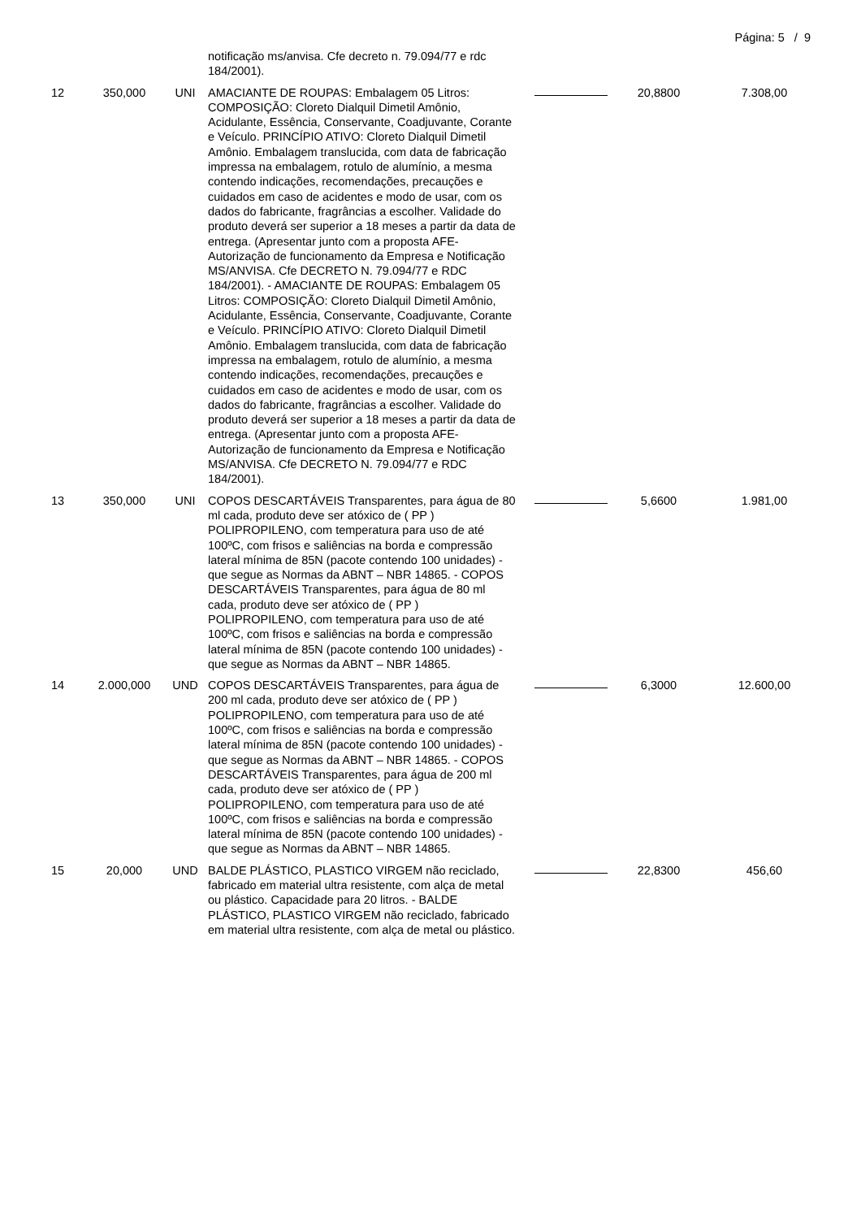Página: 5 / 9
| | | | notificação ms/anvisa. Cfe decreto n. 79.094/77 e rdc 184/2001). | | | |
| 12 | 350,000 | UNI | AMACIANTE DE ROUPAS: Embalagem 05 Litros: COMPOSIÇÃO: Cloreto Dialquil Dimetil Amônio, Acidulante, Essência, Conservante, Coadjuvante, Corante e Veículo. PRINCÍPIO ATIVO: Cloreto Dialquil Dimetil Amônio. Embalagem translucida, com data de fabricação impressa na embalagem, rotulo de alumínio, a mesma contendo indicações, recomendações, precauções e cuidados em caso de acidentes e modo de usar, com os dados do fabricante, fragrâncias a escolher. Validade do produto deverá ser superior a 18 meses a partir da data de entrega. (Apresentar junto com a proposta AFE- Autorização de funcionamento da Empresa e Notificação MS/ANVISA. Cfe DECRETO N. 79.094/77 e RDC 184/2001). - AMACIANTE DE ROUPAS: Embalagem 05 Litros: COMPOSIÇÃO: Cloreto Dialquil Dimetil Amônio, Acidulante, Essência, Conservante, Coadjuvante, Corante e Veículo. PRINCÍPIO ATIVO: Cloreto Dialquil Dimetil Amônio. Embalagem translucida, com data de fabricação impressa na embalagem, rotulo de alumínio, a mesma contendo indicações, recomendações, precauções e cuidados em caso de acidentes e modo de usar, com os dados do fabricante, fragrâncias a escolher. Validade do produto deverá ser superior a 18 meses a partir da data de entrega. (Apresentar junto com a proposta AFE- Autorização de funcionamento da Empresa e Notificação MS/ANVISA. Cfe DECRETO N. 79.094/77 e RDC 184/2001). | | 20,8800 | 7.308,00 |
| 13 | 350,000 | UNI | COPOS DESCARTÁVEIS Transparentes, para água de 80 ml cada, produto deve ser atóxico de ( PP ) POLIPROPILENO, com temperatura para uso de até 100ºC, com frisos e saliências na borda e compressão lateral mínima de 85N (pacote contendo 100 unidades) - que segue as Normas da ABNT – NBR 14865. - COPOS DESCARTÁVEIS Transparentes, para água de 80 ml cada, produto deve ser atóxico de ( PP ) POLIPROPILENO, com temperatura para uso de até 100ºC, com frisos e saliências na borda e compressão lateral mínima de 85N (pacote contendo 100 unidades) - que segue as Normas da ABNT – NBR 14865. | | 5,6600 | 1.981,00 |
| 14 | 2.000,000 | UND | COPOS DESCARTÁVEIS Transparentes, para água de 200 ml cada, produto deve ser atóxico de ( PP ) POLIPROPILENO, com temperatura para uso de até 100ºC, com frisos e saliências na borda e compressão lateral mínima de 85N (pacote contendo 100 unidades) - que segue as Normas da ABNT – NBR 14865. - COPOS DESCARTÁVEIS Transparentes, para água de 200 ml cada, produto deve ser atóxico de ( PP ) POLIPROPILENO, com temperatura para uso de até 100ºC, com frisos e saliências na borda e compressão lateral mínima de 85N (pacote contendo 100 unidades) - que segue as Normas da ABNT – NBR 14865. | | 6,3000 | 12.600,00 |
| 15 | 20,000 | UND | BALDE PLÁSTICO, PLASTICO VIRGEM não reciclado, fabricado em material ultra resistente, com alça de metal ou plástico. Capacidade para 20 litros. - BALDE PLÁSTICO, PLASTICO VIRGEM não reciclado, fabricado em material ultra resistente, com alça de metal ou plástico. | | 22,8300 | 456,60 |